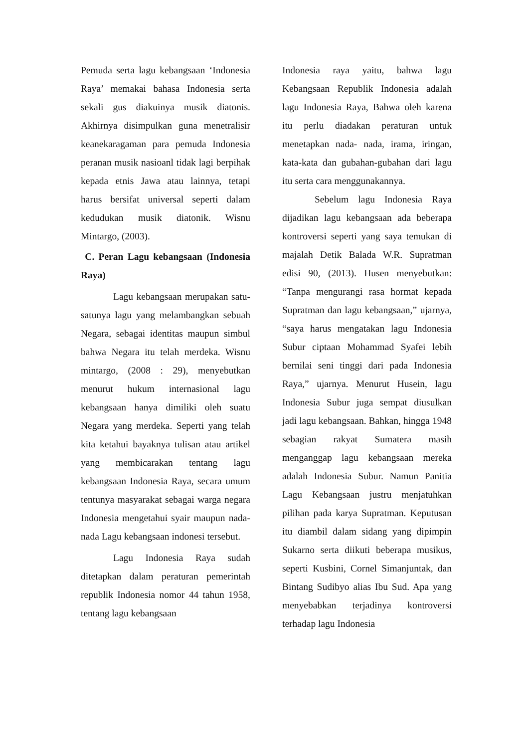Pemuda serta lagu kebangsaan ‘Indonesia Raya’ memakai bahasa Indonesia serta sekali gus diakuinya musik diatonis. Akhirnya disimpulkan guna menetralisir keanekaragaman para pemuda Indonesia peranan musik nasioanl tidak lagi berpihak kepada etnis Jawa atau lainnya, tetapi harus bersifat universal seperti dalam kedudukan musik diatonik. Wisnu Mintargo, (2003).
C. Peran Lagu kebangsaan (Indonesia Raya)
Lagu kebangsaan merupakan satu-satunya lagu yang melambangkan sebuah Negara, sebagai identitas maupun simbul bahwa Negara itu telah merdeka. Wisnu mintargo, (2008 : 29), menyebutkan menurut hukum internasional lagu kebangsaan hanya dimiliki oleh suatu Negara yang merdeka. Seperti yang telah kita ketahui bayaknya tulisan atau artikel yang membicarakan tentang lagu kebangsaan Indonesia Raya, secara umum tentunya masyarakat sebagai warga negara Indonesia mengetahui syair maupun nada-nada Lagu kebangsaan indonesi tersebut.
Lagu Indonesia Raya sudah ditetapkan dalam peraturan pemerintah republik Indonesia nomor 44 tahun 1958, tentang lagu kebangsaan
Indonesia raya yaitu, bahwa lagu Kebangsaan Republik Indonesia adalah lagu Indonesia Raya, Bahwa oleh karena itu perlu diadakan peraturan untuk menetapkan nada- nada, irama, iringan, kata-kata dan gubahan-gubahan dari lagu itu serta cara menggunakannya.
Sebelum lagu Indonesia Raya dijadikan lagu kebangsaan ada beberapa kontroversi seperti yang saya temukan di majalah Detik Balada W.R. Supratman edisi 90, (2013). Husen menyebutkan: “Tanpa mengurangi rasa hormat kepada Supratman dan lagu kebangsaan,” ujarnya, “saya harus mengatakan lagu Indonesia Subur ciptaan Mohammad Syafei lebih bernilai seni tinggi dari pada Indonesia Raya,” ujarnya. Menurut Husein, lagu Indonesia Subur juga sempat diusulkan jadi lagu kebangsaan. Bahkan, hingga 1948 sebagian rakyat Sumatera masih menganggap lagu kebangsaan mereka adalah Indonesia Subur. Namun Panitia Lagu Kebangsaan justru menjatuhkan pilihan pada karya Supratman. Keputusan itu diambil dalam sidang yang dipimpin Sukarno serta diikuti beberapa musikus, seperti Kusbini, Cornel Simanjuntak, dan Bintang Sudibyo alias Ibu Sud. Apa yang menyebabkan terjadinya kontroversi terhadap lagu Indonesia